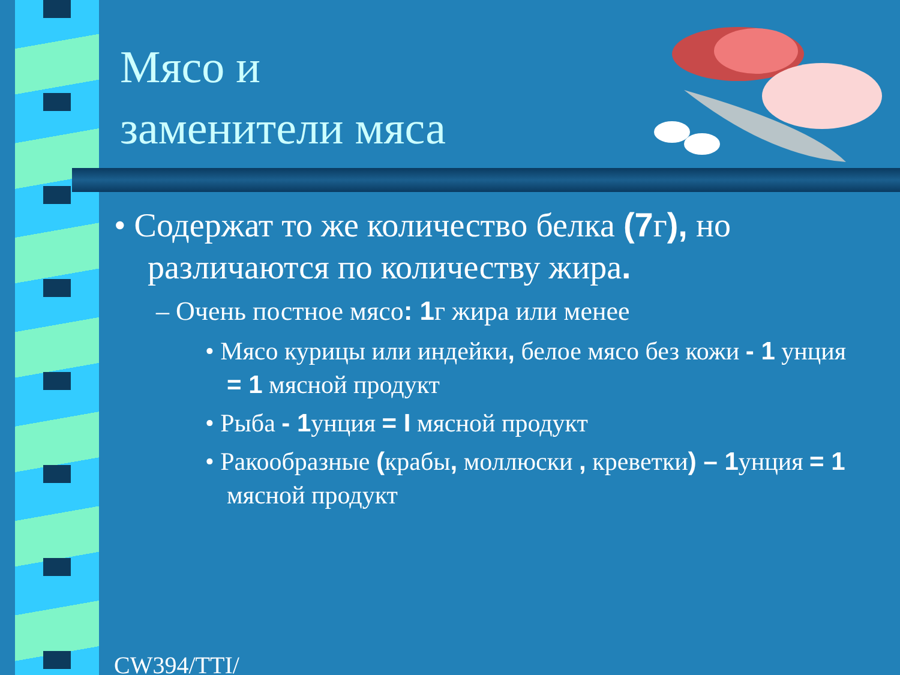Мясо и
заменители мяса
• Содержат то же количество белка (7г), но различаются по количеству жира.
– Очень постное мясо: 1г жира или менее
• Мясо курицы или индейки, белое мясо без кожи - 1 унция = 1 мясной продукт
• Рыба - 1унция = I мясной продукт
• Ракообразные (крабы, моллюски , креветки) – 1унция = 1 мясной продукт
CW394/TTI/